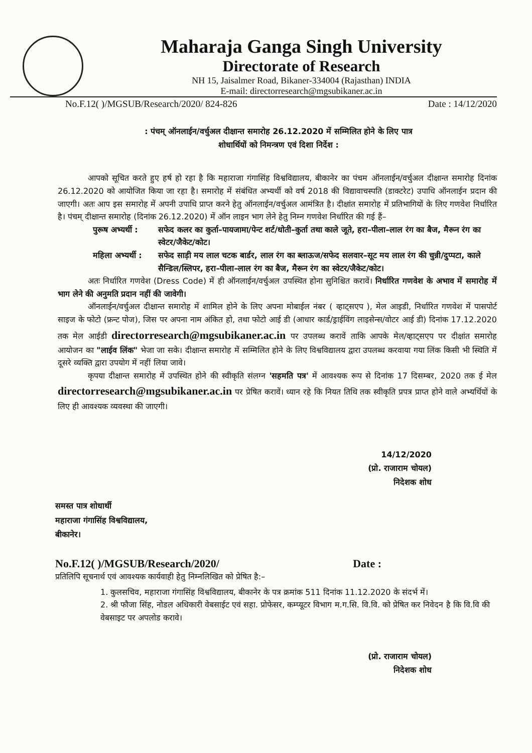Maharaja Ganga Singh University
Directorate of Research
NH 15, Jaisalmer Road, Bikaner-334004 (Rajasthan) INDIA
E-mail: directorresearch@mgsubikaner.ac.in
No.F.12( )/MGSUB/Research/2020/ 824-826 Date : 14/12/2020
: पंचम् ऑनलाईन/वर्चुअल दीक्षान्त समारोह 26.12.2020 में सम्मिलित होने के लिए पात्र
शोधार्थियों को निमन्त्रण एवं दिशा निर्देश :
आपको सूचित करते हुए हर्ष हो रहा है कि महाराजा गंगासिंह विश्वविद्यालय, बीकानेर का पंचम ऑनलाईन/वर्चुअल दीक्षान्त समारोह दिनांक 26.12.2020 को आयोजित किया जा रहा है। समारोह में संबंधित अभ्यर्थी को वर्ष 2018 की विद्यावाचस्पति (डाक्टरेट) उपाधि ऑनलाईन प्रदान की जाएगी। अतः आप इस समारोह में अपनी उपाधि प्राप्त करने हेतु ऑनलाईन/वर्चुअल आमंत्रित है। दीक्षांत समारोह में प्रतिभागियों के लिए गणवेश निर्धारित है। पंचम् दीक्षान्त समारोह (दिनांक 26.12.2020) में ऑन लाइन भाग लेने हेतु निम्न गणवेश निर्धारित की गई हैं–
पुरूष अभ्यर्थी : सफेद कलर का कुर्ता–पायजामा/पेन्ट शर्ट/धोती–कुर्ता तथा काले जूते, हरा–पीला–लाल रंग का बैज, मैरून रंग का स्वेटर/जैकेट/कोट।
महिला अभ्यर्थी : सफेद साड़ी मय लाल चटक बार्डर, लाल रंग का ब्लाऊज/सफेद सलवार–सूट मय लाल रंग की चुन्नी/दुप्पटा, काले सैन्डिल/स्लिपर, हरा–पीला–लाल रंग का बैज, मैरून रंग का स्वेटर/जैकेट/कोट।
अतः निर्धारित गणवेश (Dress Code) में ही ऑनलाईन/वर्चुअल उपस्थित होना सुनिश्चित करावें। निर्धारित गणवेश के अभाव में समारोह में भाग लेने की अनुमति प्रदान नहीं की जावेगी।
ऑनलाईन/वर्चुअल दीक्षान्त समारोह में शामिल होने के लिए अपना मोबाईल नंबर ( व्हाट्सएप ), मेल आइडी, निर्धारित गणवेश में पासपोर्ट साइज के फोटो (फ्रन्ट पोज), जिस पर अपना नाम अंकित हो, तथा फोटो आई डी (आधार कार्ड/ड्राईविंग लाइसेन्स/वोटर आई डी) दिनांक 17.12.2020 तक मेल आईडी directorresearch@mgsubikaner.ac.in पर उपलब्ध करावें ताकि आपके मेल/व्हाट्सएप पर दीक्षांत समारोह आयोजन का "लाईव लिंक" भेजा जा सके। दीक्षान्त समारोह में सम्मिलित होने के लिए विश्वविद्यालय द्वारा उपलब्ध करवाया गया लिंक किसी भी स्थिति में दूसरे व्यक्ति द्वारा उपयोग में नहीं लिया जावे।
कृपया दीक्षान्त समारोह में उपस्थित होने की स्वीकृति संलग्न 'सहमति पत्र' में आवश्यक रूप से दिनांक 17 दिसम्बर, 2020 तक ई मेल directorresearch@mgsubikaner.ac.in पर प्रेषित करावें। ध्यान रहे कि नियत तिथि तक स्वीकृति प्रपत्र प्राप्त होने वाले अभ्यर्थियों के लिए ही आवश्यक व्यवस्था की जाएगी।
14/12/2020
(प्रो. राजाराम चोयल)
निदेशक शोध
समस्त पात्र शोधार्थी
महाराजा गंगासिंह विश्वविद्यालय,
बीकानेर।
No.F.12( )/MGSUB/Research/2020/ Date :
प्रतिलिपि सूचनार्थ एवं आवश्यक कार्यवाही हेतु निम्नलिखित को प्रेषित है:–
1. कुलसचिव, महाराजा गंगासिंह विश्वविद्यालय, बीकानेर के पत्र क्रमांक 511 दिनांक 11.12.2020 के संदर्भ में।
2. श्री फौजा सिंह, नोडल अधिकारी वेबसाईट एवं सहा. प्रोफेसर, कम्प्यूटर विभाग म.ग.सि. वि.वि. को प्रेषित कर निवेदन है कि वि.वि की वेबसाइट पर अपलोड करावे।
(प्रो. राजाराम चोयल)
निदेशक शोध